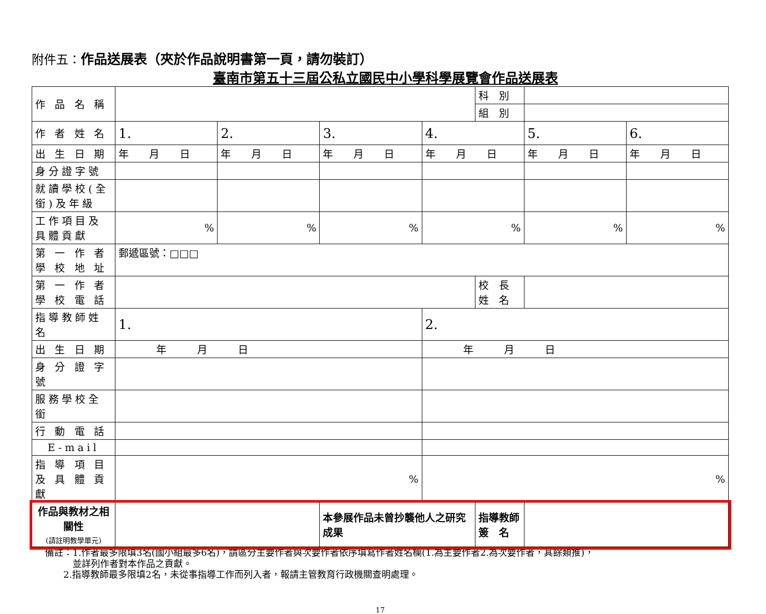附件五：作品送展表（夾於作品說明書第一頁，請勿裝訂）
臺南市第五十三屆公私立國民中小學科學展覽會作品送展表
| 作 品 名 稱 | | | | | 科 別 | | |
| | | | | | 組 別 | | |
| 作 者 姓 名 | 1. | 2. | 3. | 4. | | 5. | 6. |
| 出 生 日 期 | 年 月 日 | 年 月 日 | 年 月 日 | 年 月 日 | | 年 月 日 | 年 月 日 |
| 身分證字號 | | | | | | | |
| 就讀學校(全銜)及年級 | | | | | | | |
| 工作項目及具體貢獻 | % | % | % | % | | % | % |
| 第 一 作 者 學 校 地 址 | 郵遞區號：□□□ | | | | | | |
| 第 一 作 者 學 校 電 話 | | | | | 校 長 姓 名 | | |
| 指導教師姓名 | 1. | | | 2. | | | |
| 出 生 日 期 | 年 月 日 | | | 年 月 日 | | | |
| 身 分 證 字 號 | | | | | | | |
| 服務學校全銜 | | | | | | | |
| 行 動 電 話 | | | | | | | |
| E-mail | | | | | | | |
| 指 導 項 目 及 具 體 貢 獻 | % | | | % | | | |
| 作品與教材之相關性 (請註明教學單元) | | | 本參展作品未曾抄襲他人之研究成果 | | 指導教師 簽 名 | | |
備註：1.作者最多限填3名(國小組最多6名)，請區分主要作者與次要作者依序填寫作者姓名欄(1.為主要作者2.為次要作者，其餘類推)，
　　　並詳列作者對本作品之貢獻。
　　2.指導教師最多限填2名，未從事指導工作而列入者，報請主管教育行政機關查明處理。
17